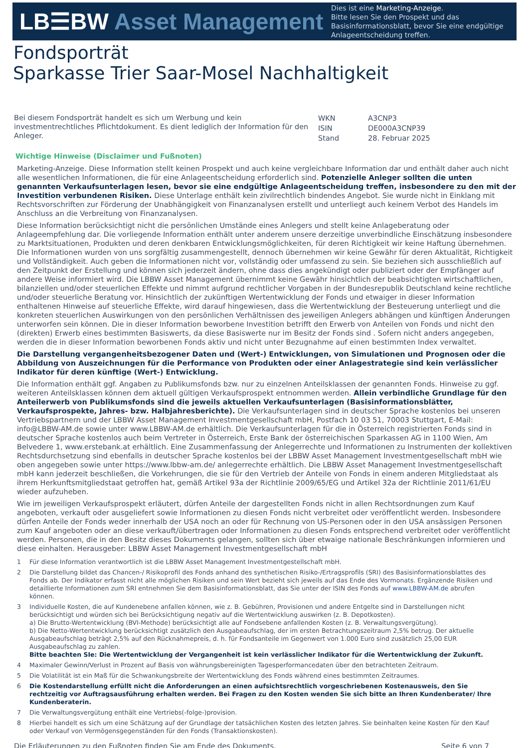LB☰BW Asset Management
Dies ist eine Marketing-Anzeige.
Bitte lesen Sie den Prospekt und das Basisinformationsblatt, bevor Sie eine endgültige Anlageentscheidung treffen.
Fondsporträt
Sparkasse Trier Saar-Mosel Nachhaltigkeit
Bei diesem Fondsporträt handelt es sich um Werbung und kein investmentrechtliches Pflichtdokument. Es dient lediglich der Information für den Anleger.
| WKN | A3CNP3 |
| ISIN | DE000A3CNP39 |
| Stand | 28. Februar 2025 |
Wichtige Hinweise (Disclaimer und Fußnoten)
Marketing-Anzeige. Diese Information stellt keinen Prospekt und auch keine vergleichbare Information dar und enthält daher auch nicht alle wesentlichen Informationen, die für eine Anlageentscheidung erforderlich sind. Potenzielle Anleger sollten die unten genannten Verkaufsunterlagen lesen, bevor sie eine endgültige Anlageentscheidung treffen, insbesondere zu den mit der Investition verbundenen Risiken. Diese Unterlage enthält kein zivilrechtlich bindendes Angebot. Sie wurde nicht in Einklang mit Rechtsvorschriften zur Förderung der Unabhängigkeit von Finanzanalysen erstellt und unterliegt auch keinem Verbot des Handels im Anschluss an die Verbreitung von Finanzanalysen.
Diese Information berücksichtigt nicht die persönlichen Umstände eines Anlegers und stellt keine Anlageberatung oder Anlageempfehlung dar. Die vorliegende Information enthält unter anderem unsere derzeitige unverbindliche Einschätzung insbesondere zu Marktsituationen, Produkten und deren denkbaren Entwicklungsmöglichkeiten, für deren Richtigkeit wir keine Haftung übernehmen. Die Informationen wurden von uns sorgfältig zusammengestellt, dennoch übernehmen wir keine Gewähr für deren Aktualität, Richtigkeit und Vollständigkeit. Auch geben die Informationen nicht vor, vollständig oder umfassend zu sein. Sie beziehen sich ausschließlich auf den Zeitpunkt der Erstellung und können sich jederzeit ändern, ohne dass dies angekündigt oder publiziert oder der Empfänger auf andere Weise informiert wird. Die LBBW Asset Management übernimmt keine Gewähr hinsichtlich der beabsichtigten wirtschaftlichen, bilanziellen und/oder steuerlichen Effekte und nimmt aufgrund rechtlicher Vorgaben in der Bundesrepublik Deutschland keine rechtliche und/oder steuerliche Beratung vor. Hinsichtlich der zukünftigen Wertentwicklung der Fonds und etwaiger in dieser Information enthaltenen Hinweise auf steuerliche Effekte, wird darauf hingewiesen, dass die Wertentwicklung der Besteuerung unterliegt und die konkreten steuerlichen Auswirkungen von den persönlichen Verhältnissen des jeweiligen Anlegers abhängen und künftigen Änderungen unterworfen sein können. Die in dieser Information beworbene Investition betrifft den Erwerb von Anteilen von Fonds und nicht den (direkten) Erwerb eines bestimmten Basiswerts, da diese Basiswerte nur im Besitz der Fonds sind . Sofern nicht anders angegeben, werden die in dieser Information beworbenen Fonds aktiv und nicht unter Bezugnahme auf einen bestimmten Index verwaltet.
Die Darstellung vergangenheitsbezogener Daten und (Wert-) Entwicklungen, von Simulationen und Prognosen oder die Abbildung von Auszeichnungen für die Performance von Produkten oder einer Anlagestrategie sind kein verlässlicher Indikator für deren künftige (Wert-) Entwicklung.
Die Information enthält ggf. Angaben zu Publikumsfonds bzw. nur zu einzelnen Anteilsklassen der genannten Fonds. Hinweise zu ggf. weiteren Anteilsklassen können dem aktuell gültigen Verkaufsprospekt entnommen werden. Allein verbindliche Grundlage für den Anteilerwerb von Publikumsfonds sind die jeweils aktuellen Verkaufsunterlagen (Basisinformationsblätter, Verkaufsprospekte, Jahres- bzw. Halbjahresberichte). Die Verkaufsunterlagen sind in deutscher Sprache kostenlos bei unseren Vertriebspartnern und der LBBW Asset Management Investmentgesellschaft mbH, Postfach 10 03 51, 70003 Stuttgart, E-Mail: info@LBBW-AM.de sowie unter www.LBBW-AM.de erhältlich. Die Verkaufsunterlagen für die in Österreich registrierten Fonds sind in deutscher Sprache kostenlos auch beim Vertreter in Österreich, Erste Bank der österreichischen Sparkassen AG in 1100 Wien, Am Belvedere 1, www.erstebank.at erhältlich. Eine Zusammenfassung der Anlegerrechte und Informationen zu Instrumenten der kollektiven Rechtsdurchsetzung sind ebenfalls in deutscher Sprache kostenlos bei der LBBW Asset Management Investmentgesellschaft mbH wie oben angegeben sowie unter https://www.lbbw-am.de/ anlegerrechte erhältlich. Die LBBW Asset Management Investmentgesellschaft mbH kann jederzeit beschließen, die Vorkehrungen, die sie für den Vertrieb der Anteile von Fonds in einem anderen Mitgliedstaat als ihrem Herkunftsmitgliedstaat getroffen hat, gemäß Artikel 93a der Richtlinie 2009/65/EG und Artikel 32a der Richtlinie 2011/61/EU wieder aufzuheben.
Wie im jeweiligen Verkaufsprospekt erläutert, dürfen Anteile der dargestellten Fonds nicht in allen Rechtsordnungen zum Kauf angeboten, verkauft oder ausgeliefert sowie Informationen zu diesen Fonds nicht verbreitet oder veröffentlicht werden. Insbesondere dürfen Anteile der Fonds weder innerhalb der USA noch an oder für Rechnung von US-Personen oder in den USA ansässigen Personen zum Kauf angeboten oder an diese verkauft/übertragen oder Informationen zu diesen Fonds entsprechend verbreitet oder veröffentlicht werden. Personen, die in den Besitz dieses Dokuments gelangen, sollten sich über etwaige nationale Beschränkungen informieren und diese einhalten. Herausgeber: LBBW Asset Management Investmentgesellschaft mbH
1 Für diese Information verantwortlich ist die LBBW Asset Management Investmentgestellschaft mbH.
2 Die Darstellung bildet das Chancen-/ Risikoprofil des Fonds anhand des synthetischen Risiko-/Ertragsprofils (SRI) des Basisinformationsblattes des Fonds ab. Der Indikator erfasst nicht alle möglichen Risiken und sein Wert bezieht sich jeweils auf das Ende des Vormonats. Ergänzende Risiken und detaillierte Informationen zum SRI entnehmen Sie dem Basisinformationsblatt, das Sie unter der ISIN des Fonds auf www.LBBW-AM.de abrufen können.
3 Individuelle Kosten, die auf Kundenebene anfallen können, wie z. B. Gebühren, Provisionen und andere Entgelte sind in Darstellungen nicht berücksichtigt und würden sich bei Berücksichtigung negativ auf die Wertentwicklung auswirken (z. B. Depotkosten).
a) Die Brutto-Wertentwicklung (BVI-Methode) berücksichtigt alle auf Fondsebene anfallenden Kosten (z. B. Verwaltungsvergütung).
b) Die Netto-Wertentwicklung berücksichtigt zusätzlich den Ausgabeaufschlag, der im ersten Betrachtungszeitraum 2,5% betrug. Der aktuelle Ausgabeaufschlag beträgt 2,5% auf den Rücknahmepreis, d. h. für Fondsanteile im Gegenwert von 1.000 Euro sind zusätzlich 25,00 EUR Ausgabeaufschlag zu zahlen.
Bitte beachten SIe: Die Wertentwicklung der Vergangenheit ist kein verlässlicher Indikator für die Wertentwicklung der Zukunft.
4 Maximaler Gewinn/Verlust in Prozent auf Basis von währungsbereinigten Tagesperformancedaten über den betrachteten Zeitraum.
5 Die Volatilität ist ein Maß für die Schwankungsbreite der Wertentwicklung des Fonds während eines bestimmten Zeitraumes.
6 Die Kostendarstellung erfüllt nicht die Anforderungen an einen aufsichtsrechtlich vorgeschriebenen Kostenausweis, den Sie rechtzeitig vor Auftragsausführung erhalten werden. Bei Fragen zu den Kosten wenden Sie sich bitte an Ihren Kundenberater/ Ihre Kundenberaterin.
7 Die Verwaltungsvergütung enthält eine Vertriebs(-folge-)provision.
8 Hierbei handelt es sich um eine Schätzung auf der Grundlage der tatsächlichen Kosten des letzten Jahres. Sie beinhalten keine Kosten für den Kauf oder Verkauf von Vermögensgegenständen für den Fonds (Transaktionskosten).
Die Erläuterungen zu den Fußnoten finden Sie am Ende des Dokuments. Seite 6 von 7